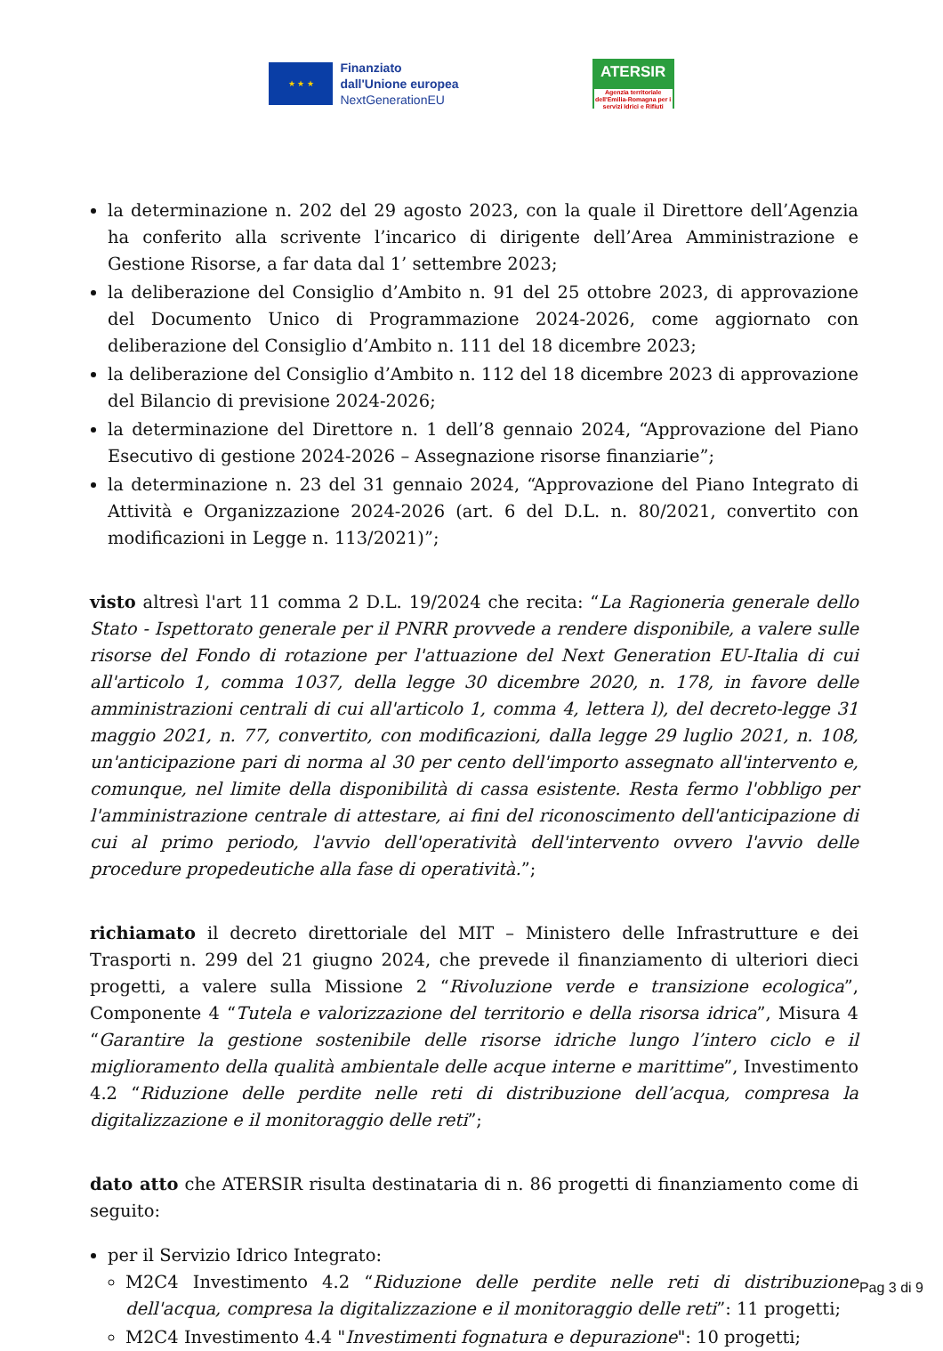★ ★ ★
Finanziato
dall'Unione europea
NextGenerationEU
ATERSIR
Agenzia territoriale dell'Emilia-Romagna per i servizi Idrici e Rifiuti
la determinazione n. 202 del 29 agosto 2023, con la quale il Direttore dell’Agenzia ha conferito alla scrivente l’incarico di dirigente dell’Area Amministrazione e Gestione Risorse, a far data dal 1’ settembre 2023;
la deliberazione del Consiglio d’Ambito n. 91 del 25 ottobre 2023, di approvazione del Documento Unico di Programmazione 2024-2026, come aggiornato con deliberazione del Consiglio d’Ambito n. 111 del 18 dicembre 2023;
la deliberazione del Consiglio d’Ambito n. 112 del 18 dicembre 2023 di approvazione del Bilancio di previsione 2024-2026;
la determinazione del Direttore n. 1 dell’8 gennaio 2024, “Approvazione del Piano Esecutivo di gestione 2024-2026 – Assegnazione risorse finanziarie”;
la determinazione n. 23 del 31 gennaio 2024, “Approvazione del Piano Integrato di Attività e Organizzazione 2024-2026 (art. 6 del D.L. n. 80/2021, convertito con modificazioni in Legge n. 113/2021)”;
visto altresì l'art 11 comma 2 D.L. 19/2024 che recita: “La Ragioneria generale dello Stato - Ispettorato generale per il PNRR provvede a rendere disponibile, a valere sulle risorse del Fondo di rotazione per l'attuazione del Next Generation EU-Italia di cui all'articolo 1, comma 1037, della legge 30 dicembre 2020, n. 178, in favore delle amministrazioni centrali di cui all'articolo 1, comma 4, lettera l), del decreto-legge 31 maggio 2021, n. 77, convertito, con modificazioni, dalla legge 29 luglio 2021, n. 108, un'anticipazione pari di norma al 30 per cento dell'importo assegnato all'intervento e, comunque, nel limite della disponibilità di cassa esistente. Resta fermo l'obbligo per l'amministrazione centrale di attestare, ai fini del riconoscimento dell'anticipazione di cui al primo periodo, l'avvio dell'operatività dell'intervento ovvero l'avvio delle procedure propedeutiche alla fase di operatività.”;
richiamato il decreto direttoriale del MIT – Ministero delle Infrastrutture e dei Trasporti n. 299 del 21 giugno 2024, che prevede il finanziamento di ulteriori dieci progetti, a valere sulla Missione 2 “Rivoluzione verde e transizione ecologica”, Componente 4 “Tutela e valorizzazione del territorio e della risorsa idrica”, Misura 4 “Garantire la gestione sostenibile delle risorse idriche lungo l’intero ciclo e il miglioramento della qualità ambientale delle acque interne e marittime”, Investimento 4.2 “Riduzione delle perdite nelle reti di distribuzione dell’acqua, compresa la digitalizzazione e il monitoraggio delle reti”;
dato atto che ATERSIR risulta destinataria di n. 86 progetti di finanziamento come di seguito:
per il Servizio Idrico Integrato:
M2C4 Investimento 4.2 “Riduzione delle perdite nelle reti di distribuzione dell'acqua, compresa la digitalizzazione e il monitoraggio delle reti”: 11 progetti;
M2C4 Investimento 4.4 "Investimenti fognatura e depurazione": 10 progetti;
Pag 3 di 9